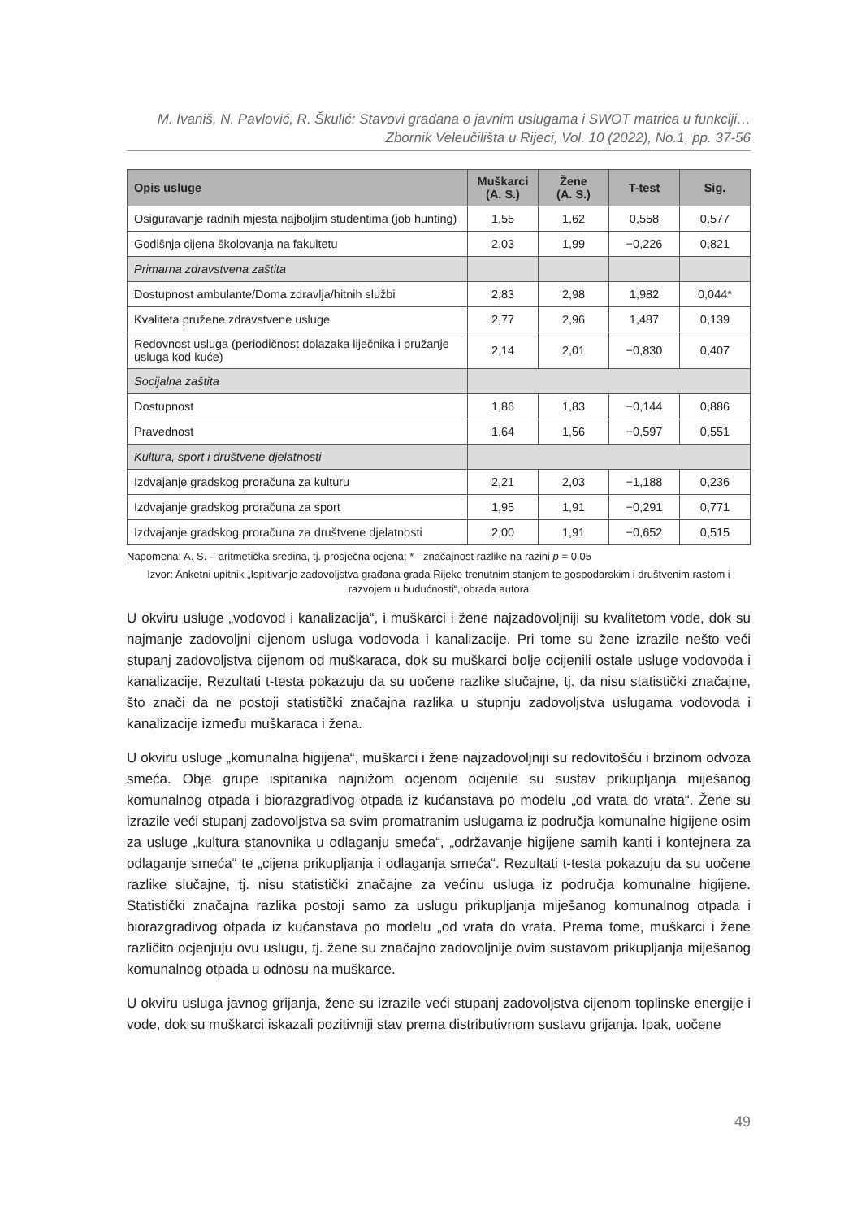M. Ivaniš, N. Pavlović, R. Škulić: Stavovi građana o javnim uslugama i SWOT matrica u funkciji…
Zbornik Veleučilišta u Rijeci, Vol. 10 (2022), No.1, pp. 37-56
| Opis usluge | Muškarci (A. S.) | Žene (A. S.) | T-test | Sig. |
| --- | --- | --- | --- | --- |
| Osiguravanje radnih mjesta najboljim studentima (job hunting) | 1,55 | 1,62 | 0,558 | 0,577 |
| Godišnja cijena školovanja na fakultetu | 2,03 | 1,99 | −0,226 | 0,821 |
| Primarna zdravstvena zaštita | | | | |
| Dostupnost ambulante/Doma zdravlja/hitnih službi | 2,83 | 2,98 | 1,982 | 0,044* |
| Kvaliteta pružene zdravstvene usluge | 2,77 | 2,96 | 1,487 | 0,139 |
| Redovnost usluga (periodičnost dolazaka liječnika i pružanje usluga kod kuće) | 2,14 | 2,01 | −0,830 | 0,407 |
| Socijalna zaštita | | | | |
| Dostupnost | 1,86 | 1,83 | −0,144 | 0,886 |
| Pravednost | 1,64 | 1,56 | −0,597 | 0,551 |
| Kultura, sport i društvene djelatnosti | | | | |
| Izdvajanje gradskog proračuna za kulturu | 2,21 | 2,03 | −1,188 | 0,236 |
| Izdvajanje gradskog proračuna za sport | 1,95 | 1,91 | −0,291 | 0,771 |
| Izdvajanje gradskog proračuna za društvene djelatnosti | 2,00 | 1,91 | −0,652 | 0,515 |
Napomena: A. S. – aritmetička sredina, tj. prosječna ocjena; * - značajnost razlike na razini p = 0,05
Izvor: Anketni upitnik „Ispitivanje zadovoljstva građana grada Rijeke trenutnim stanjem te gospodarskim i društvenim rastom i razvojem u budućnosti“, obrada autora
U okviru usluge „vodovod i kanalizacija“, i muškarci i žene najzadovoljniji su kvalitetom vode, dok su najmanje zadovoljni cijenom usluga vodovoda i kanalizacije. Pri tome su žene izrazile nešto veći stupanj zadovoljstva cijenom od muškaraca, dok su muškarci bolje ocijenili ostale usluge vodovoda i kanalizacije. Rezultati t-testa pokazuju da su uočene razlike slučajne, tj. da nisu statistički značajne, što znači da ne postoji statistički značajna razlika u stupnju zadovoljstva uslugama vodovoda i kanalizacije između muškaraca i žena.
U okviru usluge „komunalna higijena“, muškarci i žene najzadovoljniji su redovitošću i brzinom odvoza smeća. Obje grupe ispitanika najnižom ocjenom ocijenile su sustav prikupljanja miješanog komunalnog otpada i biorazgradivog otpada iz kućanstava po modelu „od vrata do vrata“. Žene su izrazile veći stupanj zadovoljstva sa svim promatranim uslugama iz područja komunalne higijene osim za usluge „kultura stanovnika u odlaganju smeća“, „održavanje higijene samih kanti i kontejnera za odlaganje smeća“ te „cijena prikupljanja i odlaganja smeća“. Rezultati t-testa pokazuju da su uočene razlike slučajne, tj. nisu statistički značajne za većinu usluga iz područja komunalne higijene. Statistički značajna razlika postoji samo za uslugu prikupljanja miješanog komunalnog otpada i biorazgradivog otpada iz kućanstava po modelu „od vrata do vrata. Prema tome, muškarci i žene različito ocjenjuju ovu uslugu, tj. žene su značajno zadovoljnije ovim sustavom prikupljanja miješanog komunalnog otpada u odnosu na muškarce.
U okviru usluga javnog grijanja, žene su izrazile veći stupanj zadovoljstva cijenom toplinske energije i vode, dok su muškarci iskazali pozitivniji stav prema distributivnom sustavu grijanja. Ipak, uočene
49